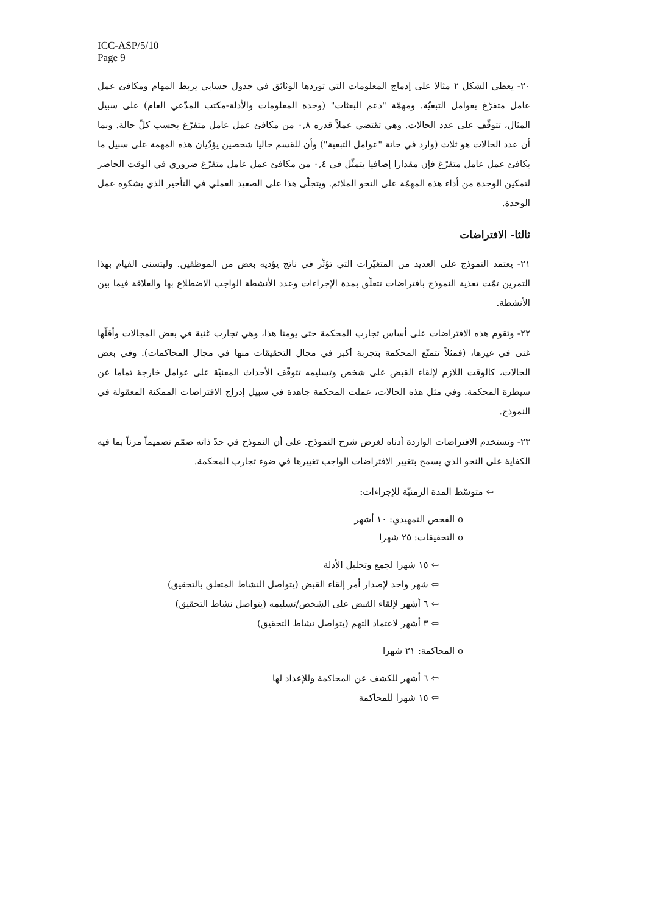ICC-ASP/5/10
Page 9
٢٠- يعطي الشكل ٢ مثالا على إدماج المعلومات التي توردها الوثائق في جدول حسابي يربط المهام ومكافئ عمل عامل متفرّغ بعوامل التبعيّة. ومهمّة "دعم البعثات" (وحدة المعلومات والأدلة-مكتب المدّعي العام) على سبيل المثال، تتوقّف على عدد الحالات. وهي تقتضي عملاً قدره ٠,٨ من مكافئ عمل عامل متفرّغ بحسب كلّ حالة. وبما أن عدد الحالات هو ثلاث (وارد في خانة "عوامل التبعية") وأن للقسم حاليا شخصين يؤدّيان هذه المهمة على سبيل ما يكافئ عمل عامل متفرّغ فإن مقدارا إضافيا يتمثّل في ٠,٤ من مكافئ عمل عامل متفرّغ ضروري في الوقت الحاضر لتمكين الوحدة من أداء هذه المهمّة على النحو الملائم. ويتجلّى هذا على الصعيد العملي في التأخير الذي يشكوه عمل الوحدة.
ثالثا- الافتراضات
٢١- يعتمد النموذج على العديد من المتغيّرات التي تؤثّر في ناتج يؤديه بعض من الموظفين. وليتسنى القيام بهذا التمرين تمّت تغذية النموذج بافتراضات تتعلّق بمدة الإجراءات وعدد الأنشطة الواجب الاضطلاع بها والعلاقة فيما بين الأنشطة.
٢٢- وتقوم هذه الافتراضات على أساس تجارب المحكمة حتى يومنا هذا، وهي تجارب غنية في بعض المجالات وأقلّها غنى في غيرها، (فمثلاً تتمتّع المحكمة بتجربة أكبر في مجال التحقيقات منها في مجال المحاكمات). وفي بعض الحالات، كالوقت اللازم لإلقاء القبض على شخص وتسليمه تتوقّف الأحداث المعنيّة على عوامل خارجة تماما عن سيطرة المحكمة. وفي مثل هذه الحالات، عملت المحكمة جاهدة في سبيل إدراج الافتراضات الممكنة المعقولة في النموذج.
٢٣- وتستخدم الافتراضات الواردة أدناه لغرض شرح النموذج. على أن النموذج في حدّ ذاته صمّم تصميماً مرناً بما فيه الكفاية على النحو الذي يسمح بتغيير الافتراضات الواجب تغييرها في ضوء تجارب المحكمة.
⇦ متوسّط المدة الزمنيّة للإجراءات:
o الفحص التمهيدي: ١٠ أشهر
o التحقيقات: ٢٥ شهرا
⇦ ١٥ شهرا لجمع وتحليل الأدلة
⇦ شهر واحد لإصدار أمر إلقاء القبض (يتواصل النشاط المتعلق بالتحقيق)
⇦ ٦ أشهر لإلقاء القبض على الشخص/تسليمه (يتواصل نشاط التحقيق)
⇦ ٣ أشهر لاعتماد التهم (يتواصل نشاط التحقيق)
o المحاكمة: ٢١ شهرا
⇦ ٦ أشهر للكشف عن المحاكمة وللإعداد لها
⇦ ١٥ شهرا للمحاكمة